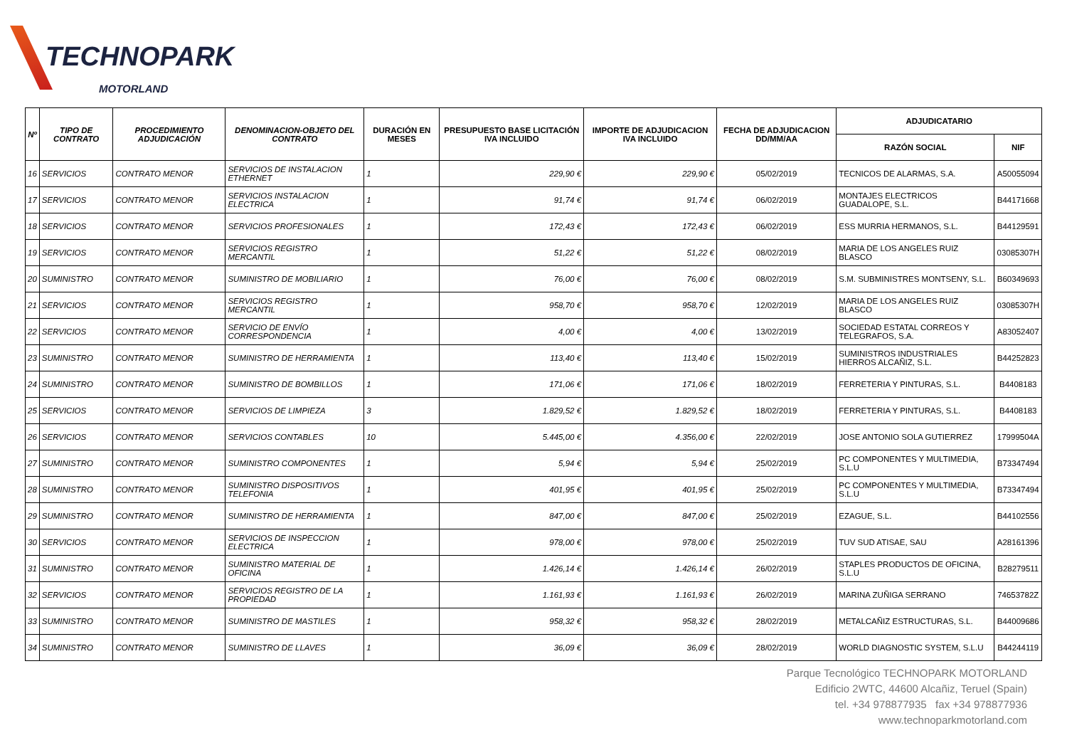TECHNOPARK
MOTORLAND
| Nº | TIPO DE CONTRATO | PROCEDIMIENTO ADJUDICACIÓN | DENOMINACION-OBJETO DEL CONTRATO | DURACIÓN EN MESES | PRESUPUESTO BASE LICITACIÓN IVA INCLUIDO | IMPORTE DE ADJUDICACION IVA INCLUIDO | FECHA DE ADJUDICACION DD/MM/AA | ADJUDICATARIO | |
| --- | --- | --- | --- | --- | --- | --- | --- | --- | --- |
| | | | | | | | | RAZÓN SOCIAL | NIF |
| 16 | SERVICIOS | CONTRATO MENOR | SERVICIOS DE INSTALACION ETHERNET | 1 | 229,90 € | 229,90 € | 05/02/2019 | TECNICOS DE ALARMAS, S.A. | A50055094 |
| 17 | SERVICIOS | CONTRATO MENOR | SERVICIOS INSTALACION ELECTRICA | 1 | 91,74 € | 91,74 € | 06/02/2019 | MONTAJES ELECTRICOS GUADALOPE, S.L. | B44171668 |
| 18 | SERVICIOS | CONTRATO MENOR | SERVICIOS PROFESIONALES | 1 | 172,43 € | 172,43 € | 06/02/2019 | ESS MURRIA HERMANOS, S.L. | B44129591 |
| 19 | SERVICIOS | CONTRATO MENOR | SERVICIOS REGISTRO MERCANTIL | 1 | 51,22 € | 51,22 € | 08/02/2019 | MARIA DE LOS ANGELES RUIZ BLASCO | 03085307H |
| 20 | SUMINISTRO | CONTRATO MENOR | SUMINISTRO DE MOBILIARIO | 1 | 76,00 € | 76,00 € | 08/02/2019 | S.M. SUBMINISTRES MONTSENY, S.L. | B60349693 |
| 21 | SERVICIOS | CONTRATO MENOR | SERVICIOS REGISTRO MERCANTIL | 1 | 958,70 € | 958,70 € | 12/02/2019 | MARIA DE LOS ANGELES RUIZ BLASCO | 03085307H |
| 22 | SERVICIOS | CONTRATO MENOR | SERVICIO DE ENVÍO CORRESPONDENCIA | 1 | 4,00 € | 4,00 € | 13/02/2019 | SOCIEDAD ESTATAL CORREOS Y TELEGRAFOS, S.A. | A83052407 |
| 23 | SUMINISTRO | CONTRATO MENOR | SUMINISTRO DE HERRAMIENTA | 1 | 113,40 € | 113,40 € | 15/02/2019 | SUMINISTROS INDUSTRIALES HIERROS ALCAÑIZ, S.L. | B44252823 |
| 24 | SUMINISTRO | CONTRATO MENOR | SUMINISTRO DE BOMBILLOS | 1 | 171,06 € | 171,06 € | 18/02/2019 | FERRETERIA Y PINTURAS, S.L. | B4408183 |
| 25 | SERVICIOS | CONTRATO MENOR | SERVICIOS DE LIMPIEZA | 3 | 1.829,52 € | 1.829,52 € | 18/02/2019 | FERRETERIA Y PINTURAS, S.L. | B4408183 |
| 26 | SERVICIOS | CONTRATO MENOR | SERVICIOS CONTABLES | 10 | 5.445,00 € | 4.356,00 € | 22/02/2019 | JOSE ANTONIO SOLA GUTIERREZ | 17999504A |
| 27 | SUMINISTRO | CONTRATO MENOR | SUMINISTRO COMPONENTES | 1 | 5,94 € | 5,94 € | 25/02/2019 | PC COMPONENTES Y MULTIMEDIA, S.L.U | B73347494 |
| 28 | SUMINISTRO | CONTRATO MENOR | SUMINISTRO DISPOSITIVOS TELEFONIA | 1 | 401,95 € | 401,95 € | 25/02/2019 | PC COMPONENTES Y MULTIMEDIA, S.L.U | B73347494 |
| 29 | SUMINISTRO | CONTRATO MENOR | SUMINISTRO DE HERRAMIENTA | 1 | 847,00 € | 847,00 € | 25/02/2019 | EZAGUE, S.L. | B44102556 |
| 30 | SERVICIOS | CONTRATO MENOR | SERVICIOS DE INSPECCION ELECTRICA | 1 | 978,00 € | 978,00 € | 25/02/2019 | TUV SUD ATISAE, SAU | A28161396 |
| 31 | SUMINISTRO | CONTRATO MENOR | SUMINISTRO MATERIAL DE OFICINA | 1 | 1.426,14 € | 1.426,14 € | 26/02/2019 | STAPLES PRODUCTOS DE OFICINA, S.L.U | B28279511 |
| 32 | SERVICIOS | CONTRATO MENOR | SERVICIOS REGISTRO DE LA PROPIEDAD | 1 | 1.161,93 € | 1.161,93 € | 26/02/2019 | MARINA ZUÑIGA SERRANO | 74653782Z |
| 33 | SUMINISTRO | CONTRATO MENOR | SUMINISTRO DE MASTILES | 1 | 958,32 € | 958,32 € | 28/02/2019 | METALCAÑIZ ESTRUCTURAS, S.L. | B44009686 |
| 34 | SUMINISTRO | CONTRATO MENOR | SUMINISTRO DE LLAVES | 1 | 36,09 € | 36,09 € | 28/02/2019 | WORLD DIAGNOSTIC SYSTEM, S.L.U | B44244119 |
Parque Tecnológico TECHNOPARK MOTORLAND
Edificio 2WTC, 44600 Alcañiz, Teruel (Spain)
tel. +34 978877935 fax +34 978877936
www.technoparkmotorland.com